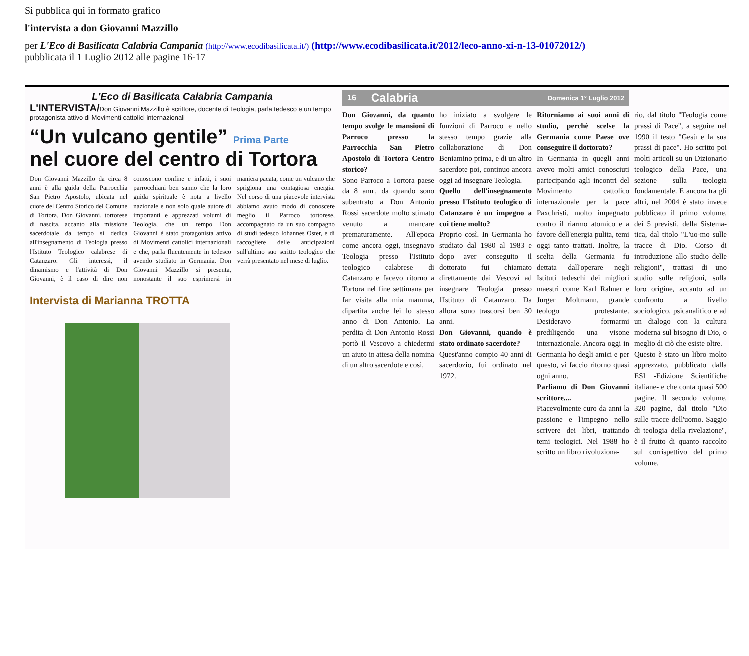Si pubblica qui in formato grafico
l'intervista a don Giovanni Mazzillo
per L'Eco di Basilicata Calabria Campania (http://www.ecodibasilicata.it/) (http://www.ecodibasilicata.it/2012/leco-anno-xi-n-13-01072012/)
pubblicata il 1 Luglio 2012 alle pagine 16-17
L'Eco di Basilicata Calabria Campania
L'INTERVISTA/Don Giovanni Mazzillo è scrittore, docente di Teologia, parla tedesco e un tempo protagonista attivo di Movimenti cattolici internazionali
“Un vulcano gentile” Prima Parte
nel cuore del centro di Tortora
Don Giovanni Mazzillo da circa 8 anni è alla guida della Parrocchia San Pietro Apostolo, ubicata nel cuore del Centro Storico del Comune di Tortora. Don Giovanni, tortorese di nascita, accanto alla missione sacerdotale da tempo si dedica all'insegnamento di Teologia presso l'Istituto Teologico calabrese di Catanzaro. Gli interessi, il dinamismo e l'attività di Don Giovanni, è il caso di dire non conoscono confine e infatti, i suoi parrocchiani ben sanno che la loro guida spirituale è nota a livello nazionale e non solo quale autore di importanti e apprezzati volumi di Teologia, che un tempo Don Giovanni è stato protagonista attivo di Movimenti cattolici internazionali e che, parla fluentemente in tedesco avendo studiato in Germania. Don Giovanni Mazzillo si presenta, nonostante il suo esprimersi in maniera pacata, come un vulcano che sprigiona una contagiosa energia. Nel corso di una piacevole intervista abbiamo avuto modo di conoscere meglio il Parroco tortorese, accompagnato da un suo compagno di studi tedesco Iohannes Oster, e di raccogliere delle anticipazioni sull'ultimo suo scritto teologico che verrà presentato nel mese di luglio.
Intervista di Marianna TROTTA
16 Calabria Domenica 1° Luglio 2012
Don Giovanni, da quanto tempo svolge le mansioni di Parroco presso la Parrocchia San Pietro Apostolo di Tortora Centro storico?
Sono Parroco a Tortora paese da 8 anni, da quando sono subentrato a Don Antonio Rossi sacerdote molto stimato venuto a mancare prematuramente. All'epoca come ancora oggi, insegnavo Teologia presso l'Istituto teologico calabrese di Catanzaro e facevo ritorno a Tortora nel fine settimana per far visita alla mia mamma, dipartita anche lei lo stesso anno di Don Antonio. La perdita di Don Antonio Rossi portò il Vescovo a chiedermi un aiuto in attesa della nomina di un altro sacerdote e così,
ho iniziato a svolgere le funzioni di Parroco e nello stesso tempo grazie alla collaborazione di Don Beniamino prima, e di un altro sacerdote poi, continuo ancora oggi ad insegnare Teologia.
Quello dell'insegnamento presso l'Istituto teologico di Catanzaro è un impegno a cui tiene molto?
Proprio così. In Germania ho studiato dal 1980 al 1983 e dopo aver conseguito il dottorato fui chiamato direttamente dai Vescovi ad insegnare Teologia presso l'Istituto di Catanzaro. Da allora sono trascorsi ben 30 anni.
Don Giovanni, quando è stato ordinato sacerdote?
Quest'anno compio 40 anni di sacerdozio, fui ordinato nel 1972.
Ritorniamo ai suoi anni di studio, perchè scelse la Germania come Paese ove conseguire il dottorato?
In Germania in quegli anni avevo molti amici conosciuti partecipando agli incontri del Movimento cattolico internazionale per la pace Paxchristi, molto impegnato contro il riarmo atomico e a favore dell'energia pulita, temi oggi tanto trattati. Inoltre, la scelta della Germania fu dettata dall'operare negli Istituti tedeschi dei migliori maestri come Karl Rahner e Jurger Moltmann, grande teologo protestante. Desideravo formarmi prediligendo una visone internazionale. Ancora oggi in Germania ho degli amici e per questo, vi faccio ritorno quasi ogni anno.
Parliamo di Don Giovanni scrittore....
Piacevolmente curo da anni la passione e l'impegno nello scrivere dei libri, trattando temi teologici. Nel 1988 ho scritto un libro rivoluziona-
rio, dal titolo "Teologia come prassi di Pace", a seguire nel 1990 il testo "Gesù e la sua prassi di pace". Ho scritto poi molti articoli su un Dizionario teologico della Pace, una sezione sulla teologia fondamentale. E ancora tra gli altri, nel 2004 è stato invece pubblicato il primo volume, dei 5 previsti, della Sistema-tica, dal titolo "L'uo-mo sulle tracce di Dio. Corso di introduzione allo studio delle religioni", trattasi di uno studio sulle religioni, sulla loro origine, accanto ad un confronto a livello sociologico, psicanalitico e ad un dialogo con la cultura moderna sul bisogno di Dio, o meglio di ciò che esiste oltre.
Questo è stato un libro molto apprezzato, pubblicato dalla ESI -Edizione Scientifiche italiane- e che conta quasi 500 pagine. Il secondo volume, 320 pagine, dal titolo "Dio sulle tracce dell'uomo. Saggio di teologia della rivelazione", è il frutto di quanto raccolto sul corrispettivo del primo volume.